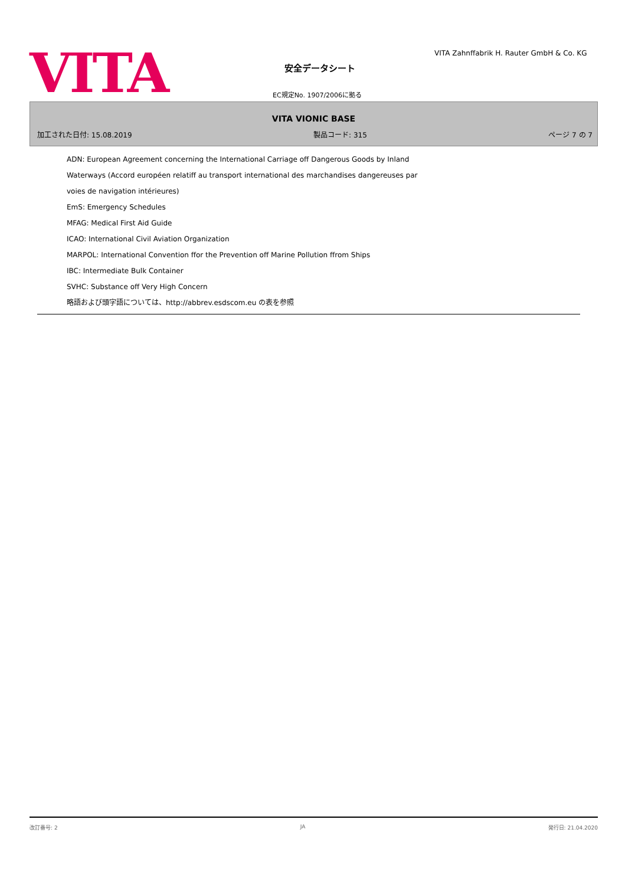VITA
VITA Zahnffabrik H. Rauter GmbH & Co. KG
安全データシート
EC規定No. 1907/2006に拠る
VITA VIONIC BASE
加工された日付: 15.08.2019 製品コード: 315 ページ 7 の 7
ADN: European Agreement concerning the International Carriage off Dangerous Goods by Inland
Waterways (Accord européen relatiff au transport international des marchandises dangereuses par
voies de navigation intérieures)
EmS: Emergency Schedules
MFAG: Medical First Aid Guide
ICAO: International Civil Aviation Organization
MARPOL: International Convention ffor the Prevention off Marine Pollution ffrom Ships
IBC: Intermediate Bulk Container
SVHC: Substance off Very High Concern
略語および頭字語については、http://abbrev.esdscom.eu の表を参照
改訂番号: 2 JA 発行日: 21.04.2020